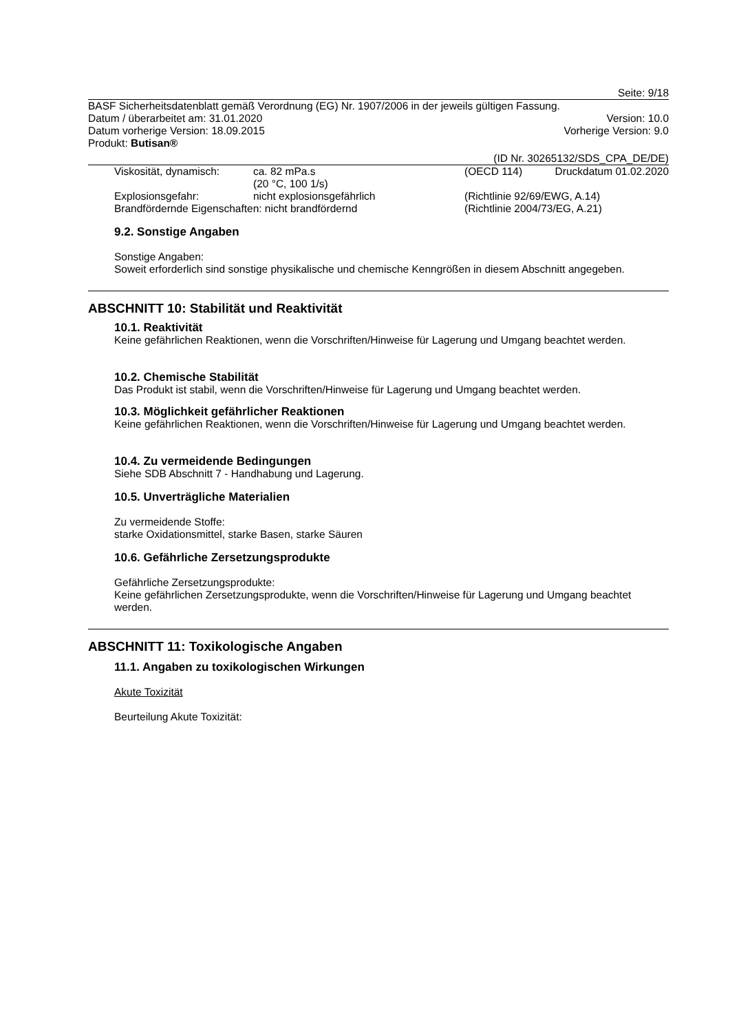Seite: 9/18
BASF Sicherheitsdatenblatt gemäß Verordnung (EG) Nr. 1907/2006 in der jeweils gültigen Fassung.
Datum / überarbeitet am: 31.01.2020 Version: 10.0
Datum vorherige Version: 18.09.2015 Vorherige Version: 9.0
Produkt: Butisan®
(ID Nr. 30265132/SDS_CPA_DE/DE)
Druckdatum 01.02.2020
Viskosität, dynamisch: ca. 82 mPa.s
(20 °C, 100 1/s) (OECD 114) Explosionsgefahr: nicht explosionsgefährlich (Richtlinie 92/69/EWG, A.14) Brandfördernde Eigenschaften: nicht brandfördernd (Richtlinie 2004/73/EG, A.21)
9.2. Sonstige Angaben
Sonstige Angaben:
Soweit erforderlich sind sonstige physikalische und chemische Kenngrößen in diesem Abschnitt angegeben.
ABSCHNITT 10: Stabilität und Reaktivität
10.1. Reaktivität
Keine gefährlichen Reaktionen, wenn die Vorschriften/Hinweise für Lagerung und Umgang beachtet werden.
10.2. Chemische Stabilität
Das Produkt ist stabil, wenn die Vorschriften/Hinweise für Lagerung und Umgang beachtet werden.
10.3. Möglichkeit gefährlicher Reaktionen
Keine gefährlichen Reaktionen, wenn die Vorschriften/Hinweise für Lagerung und Umgang beachtet werden.
10.4. Zu vermeidende Bedingungen
Siehe SDB Abschnitt 7 - Handhabung und Lagerung.
10.5. Unverträgliche Materialien
Zu vermeidende Stoffe:
starke Oxidationsmittel, starke Basen, starke Säuren
10.6. Gefährliche Zersetzungsprodukte
Gefährliche Zersetzungsprodukte:
Keine gefährlichen Zersetzungsprodukte, wenn die Vorschriften/Hinweise für Lagerung und Umgang beachtet werden.
ABSCHNITT 11: Toxikologische Angaben
11.1. Angaben zu toxikologischen Wirkungen
Akute Toxizität
Beurteilung Akute Toxizität: